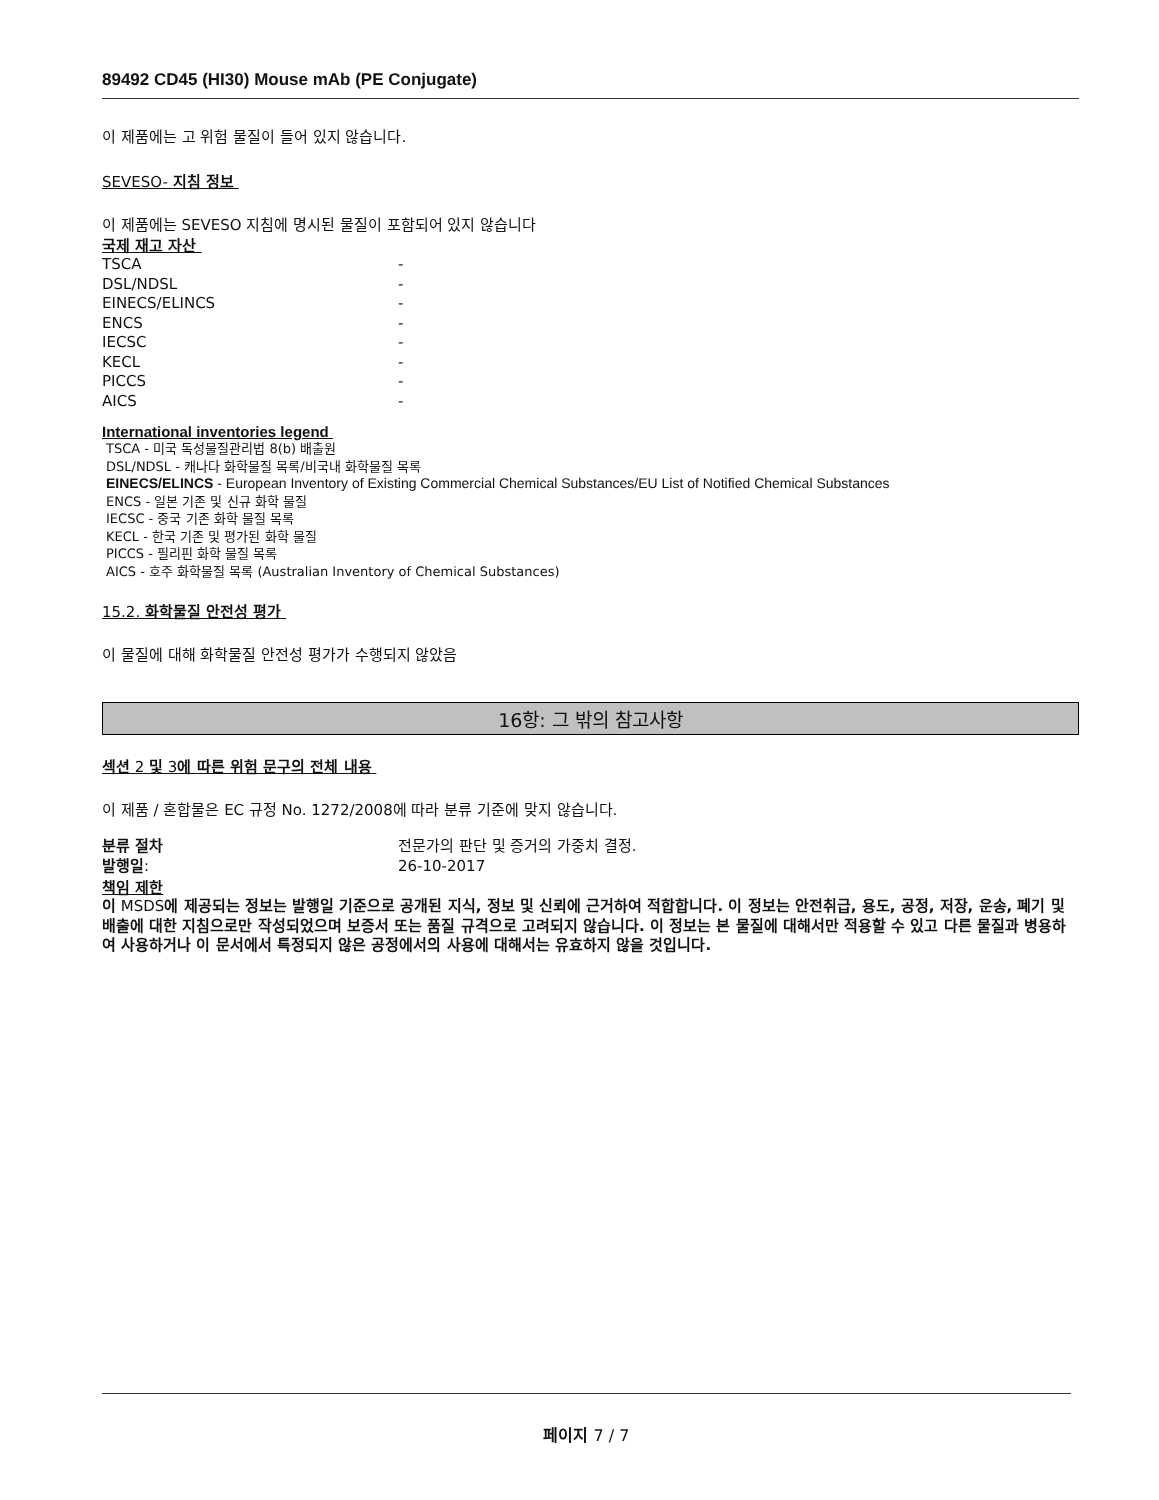89492 CD45 (HI30) Mouse mAb (PE Conjugate)
이 제품에는 고 위험 물질이 들어 있지 않습니다.
SEVESO- 지침 정보
이 제품에는 SEVESO 지침에 명시된 물질이 포함되어 있지 않습니다
국제 재고 자산
| TSCA | - |
| DSL/NDSL | - |
| EINECS/ELINCS | - |
| ENCS | - |
| IECSC | - |
| KECL | - |
| PICCS | - |
| AICS | - |
International inventories legend
TSCA - 미국 독성물질관리법 8(b) 배출원
DSL/NDSL - 캐나다 화학물질 목록/비국내 화학물질 목록
EINECS/ELINCS - European Inventory of Existing Commercial Chemical Substances/EU List of Notified Chemical Substances
ENCS - 일본 기존 및 신규 화학 물질
IECSC - 중국 기존 화학 물질 목록
KECL - 한국 기존 및 평가된 화학 물질
PICCS - 필리핀 화학 물질 목록
AICS - 호주 화학물질 목록 (Australian Inventory of Chemical Substances)
15.2. 화학물질 안전성 평가
이 물질에 대해 화학물질 안전성 평가가 수행되지 않았음
16항: 그 밖의 참고사항
섹션 2 및 3에 따른 위험 문구의 전체 내용
이 제품 / 혼합물은 EC 규정 No. 1272/2008에 따라 분류 기준에 맞지 않습니다.
| 분류 절차 | 전문가의 판단 및 증거의 가중치 결정. |
| 발행일 : | 26-10-2017 |
책임 제한
이 MSDS에 제공되는 정보는 발행일 기준으로 공개된 지식, 정보 및 신뢰에 근거하여 적합합니다. 이 정보는 안전취급, 용도, 공정, 저장, 운송, 폐기 및 배출에 대한 지침으로만 작성되었으며 보증서 또는 품질 규격으로 고려되지 않습니다. 이 정보는 본 물질에 대해서만 적용할 수 있고 다른 물질과 병용하여 사용하거나 이 문서에서 특정되지 않은 공정에서의 사용에 대해서는 유효하지 않을 것입니다.
페이지 7 / 7